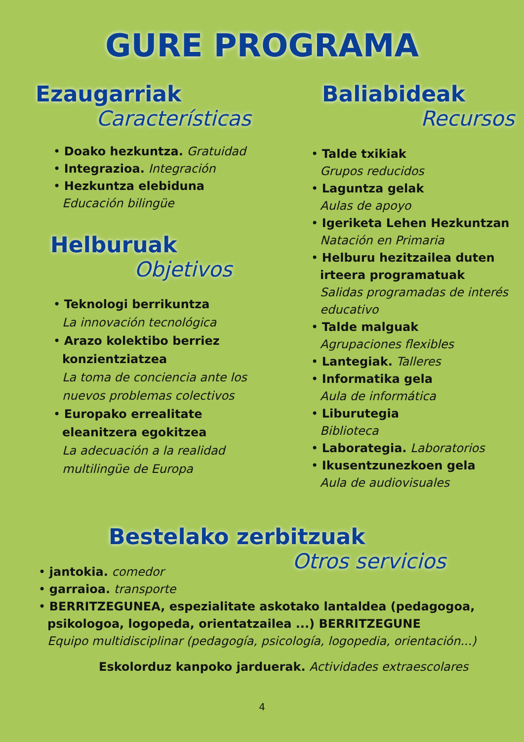GURE PROGRAMA
Ezaugarriak
Características
• Doako hezkuntza. Gratuidad
• Integrazioa. Integración
• Hezkuntza elebiduna
Educación bilingüe
Helburuak
Objetivos
• Teknologi berrikuntza
La innovación tecnológica
• Arazo kolektibo berriez konzientziatzea
La toma de conciencia ante los nuevos problemas colectivos
• Europako errealitate eleanitzera egokitzea
La adecuación a la realidad multilingüe de Europa
Baliabideak
Recursos
• Talde txikiak
Grupos reducidos
• Laguntza gelak
Aulas de apoyo
• Igeriketa Lehen Hezkuntzan
Natación en Primaria
• Helburu hezitzailea duten irteera programatuak
Salidas programadas de interés educativo
• Talde malguak
Agrupaciones flexibles
• Lantegiak. Talleres
• Informatika gela
Aula de informática
• Liburutegia
Biblioteca
• Laborategia. Laboratorios
• Ikusentzunezkoen gela
Aula de audiovisuales
Bestelako zerbitzuak
Otros servicios
• jantokia. comedor
• garraioa. transporte
• BERRITZEGUNEA, espezialitate askotako lantaldea (pedagogoa, psikologoa, logopeda, orientatzailea ...) BERRITZEGUNE
Equipo multidisciplinar (pedagogía, psicología, logopedia, orientación...)
Eskolorduz kanpoko jarduerak. Actividades extraescolares
4